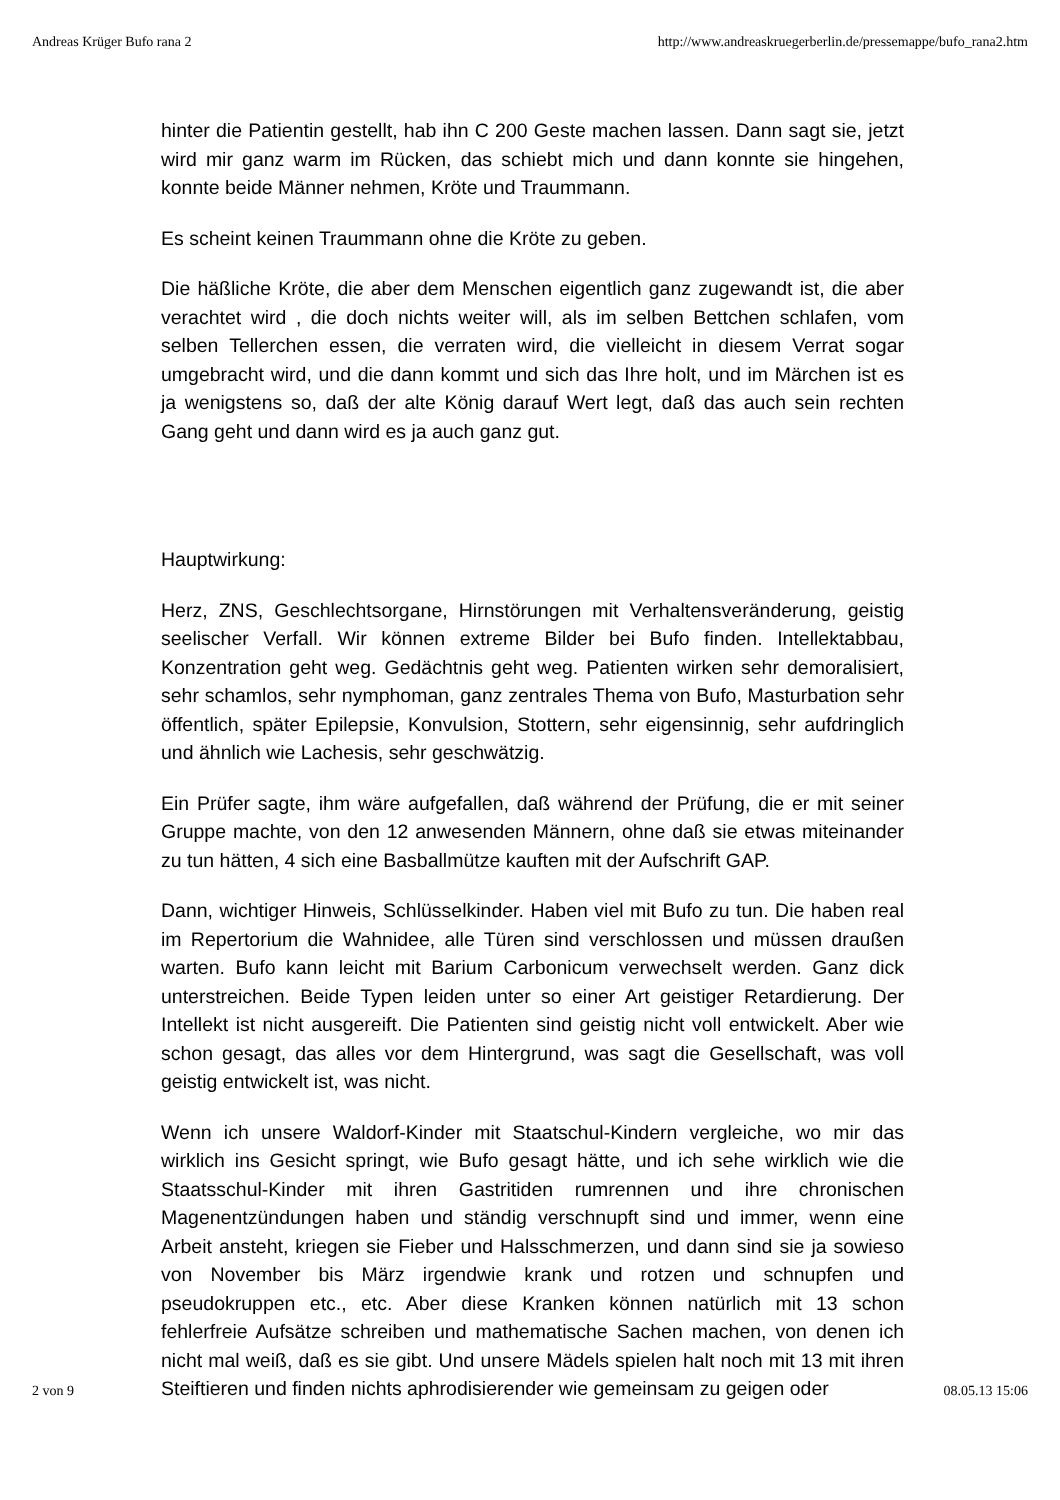Andreas Krüger Bufo rana 2 http://www.andreaskruegerberlin.de/pressemappe/bufo_rana2.htm
hinter die Patientin gestellt, hab ihn C 200 Geste machen lassen. Dann sagt sie, jetzt wird mir ganz warm im Rücken, das schiebt mich und dann konnte sie hingehen, konnte beide Männer nehmen, Kröte und Traummann.
Es scheint keinen Traummann ohne die Kröte zu geben.
Die häßliche Kröte, die aber dem Menschen eigentlich ganz zugewandt ist, die aber verachtet wird , die doch nichts weiter will, als im selben Bettchen schlafen, vom selben Tellerchen essen, die verraten wird, die vielleicht in diesem Verrat sogar umgebracht wird, und die dann kommt und sich das Ihre holt, und im Märchen ist es ja wenigstens so, daß der alte König darauf Wert legt, daß das auch sein rechten Gang geht und dann wird es ja auch ganz gut.
Hauptwirkung:
Herz, ZNS, Geschlechtsorgane, Hirnstörungen mit Verhaltensveränderung, geistig seelischer Verfall. Wir können extreme Bilder bei Bufo finden. Intellektabbau, Konzentration geht weg. Gedächtnis geht weg. Patienten wirken sehr demoralisiert, sehr schamlos, sehr nymphoman, ganz zentrales Thema von Bufo, Masturbation sehr öffentlich, später Epilepsie, Konvulsion, Stottern, sehr eigensinnig, sehr aufdringlich und ähnlich wie Lachesis, sehr geschwätzig.
Ein Prüfer sagte, ihm wäre aufgefallen, daß während der Prüfung, die er mit seiner Gruppe machte, von den 12 anwesenden Männern, ohne daß sie etwas miteinander zu tun hätten, 4 sich eine Basballmütze kauften mit der Aufschrift GAP.
Dann, wichtiger Hinweis, Schlüsselkinder. Haben viel mit Bufo zu tun. Die haben real im Repertorium die Wahnidee, alle Türen sind verschlossen und müssen draußen warten. Bufo kann leicht mit Barium Carbonicum verwechselt werden. Ganz dick unterstreichen. Beide Typen leiden unter so einer Art geistiger Retardierung. Der Intellekt ist nicht ausgereift. Die Patienten sind geistig nicht voll entwickelt. Aber wie schon gesagt, das alles vor dem Hintergrund, was sagt die Gesellschaft, was voll geistig entwickelt ist, was nicht.
Wenn ich unsere Waldorf-Kinder mit Staatschul-Kindern vergleiche, wo mir das wirklich ins Gesicht springt, wie Bufo gesagt hätte, und ich sehe wirklich wie die Staatsschul-Kinder mit ihren Gastritiden rumrennen und ihre chronischen Magenentzündungen haben und ständig verschnupft sind und immer, wenn eine Arbeit ansteht, kriegen sie Fieber und Halsschmerzen, und dann sind sie ja sowieso von November bis März irgendwie krank und rotzen und schnupfen und pseudokruppen etc., etc. Aber diese Kranken können natürlich mit 13 schon fehlerfreie Aufsätze schreiben und mathematische Sachen machen, von denen ich nicht mal weiß, daß es sie gibt. Und unsere Mädels spielen halt noch mit 13 mit ihren Steiftieren und finden nichts aphrodisierender wie gemeinsam zu geigen oder
2 von 9 08.05.13 15:06